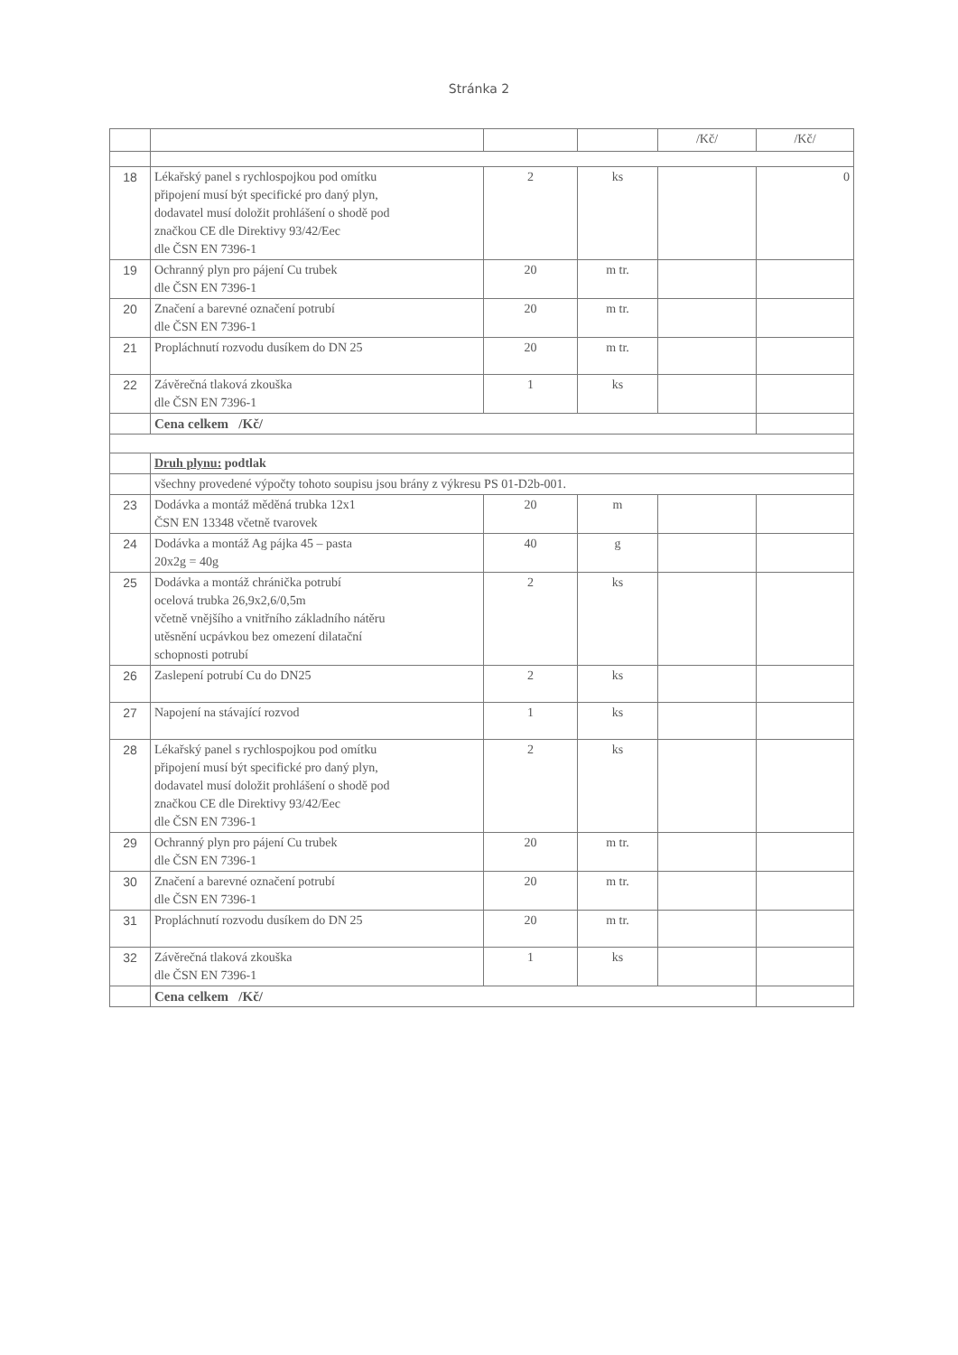Stránka 2
| | | | | /Kč/ | /Kč/ |
| --- | --- | --- | --- | --- | --- |
| 18 | Lékařský panel s rychlospojkou pod omítku připojení musí být specifické pro daný plyn, dodavatel musí doložit prohlášení o shodě pod značkou CE dle Direktivy 93/42/Eec dle ČSN EN 7396-1 | 2 | ks | | 0 |
| 19 | Ochranný plyn pro pájení Cu trubek dle ČSN EN 7396-1 | 20 | m tr. | | |
| 20 | Značení a barevné označení potrubí dle ČSN EN 7396-1 | 20 | m tr. | | |
| 21 | Propláchnutí rozvodu dusíkem do DN 25 | 20 | m tr. | | |
| 22 | Závěrečná tlaková zkouška dle ČSN EN 7396-1 | 1 | ks | | |
| | Cena celkem /Kč/ | | | | |
| | Druh plynu: podtlak | | | | |
| | všechny provedené výpočty tohoto soupisu jsou brány z výkresu PS 01-D2b-001. | | | | |
| 23 | Dodávka a montáž měděná trubka 12x1 ČSN EN 13348 včetně tvarovek | 20 | m | | |
| 24 | Dodávka a montáž Ag pájka 45 – pasta 20x2g = 40g | 40 | g | | |
| 25 | Dodávka a montáž chránička potrubí ocelová trubka 26,9x2,6/0,5m včetně vnějšího a vnitřního základního nátěru utěsnění ucpávkou bez omezení dilatační schopnosti potrubí | 2 | ks | | |
| 26 | Zaslepení potrubí Cu do DN25 | 2 | ks | | |
| 27 | Napojení na stávající rozvod | 1 | ks | | |
| 28 | Lékařský panel s rychlospojkou pod omítku připojení musí být specifické pro daný plyn, dodavatel musí doložit prohlášení o shodě pod značkou CE dle Direktivy 93/42/Eec dle ČSN EN 7396-1 | 2 | ks | | |
| 29 | Ochranný plyn pro pájení Cu trubek dle ČSN EN 7396-1 | 20 | m tr. | | |
| 30 | Značení a barevné označení potrubí dle ČSN EN 7396-1 | 20 | m tr. | | |
| 31 | Propláchnutí rozvodu dusíkem do DN 25 | 20 | m tr. | | |
| 32 | Závěrečná tlaková zkouška dle ČSN EN 7396-1 | 1 | ks | | |
| | Cena celkem /Kč/ | | | | |